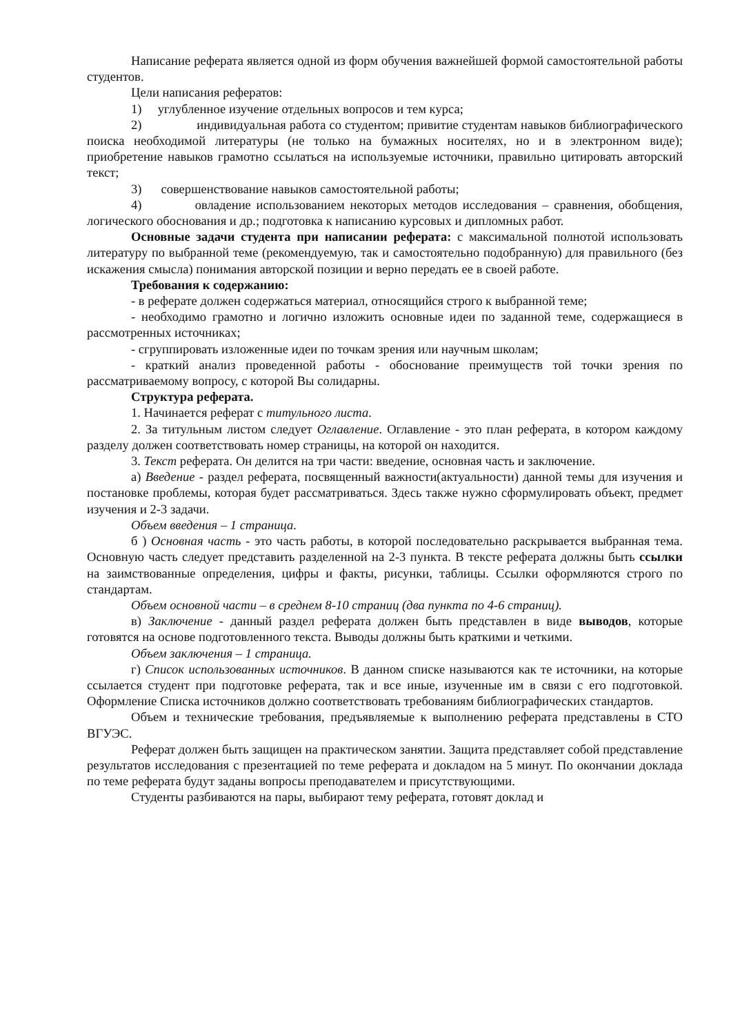Написание реферата является одной из форм обучения важнейшей формой самостоятельной работы студентов.
Цели написания рефератов:
1) углубленное изучение отдельных вопросов и тем курса;
2) индивидуальная работа со студентом; привитие студентам навыков библиографического поиска необходимой литературы (не только на бумажных носителях, но и в электронном виде); приобретение навыков грамотно ссылаться на используемые источники, правильно цитировать авторский текст;
3) совершенствование навыков самостоятельной работы;
4) овладение использованием некоторых методов исследования – сравнения, обобщения, логического обоснования и др.; подготовка к написанию курсовых и дипломных работ.
Основные задачи студента при написании реферата: с максимальной полнотой использовать литературу по выбранной теме (рекомендуемую, так и самостоятельно подобранную) для правильного (без искажения смысла) понимания авторской позиции и верно передать ее в своей работе.
Требования к содержанию:
- в реферате должен содержаться материал, относящийся строго к выбранной теме;
- необходимо грамотно и логично изложить основные идеи по заданной теме, содержащиеся в рассмотренных источниках;
- сгруппировать изложенные идеи по точкам зрения или научным школам;
- краткий анализ проведенной работы - обоснование преимуществ той точки зрения по рассматриваемому вопросу, с которой Вы солидарны.
Структура реферата.
1. Начинается реферат с титульного листа.
2. За титульным листом следует Оглавление. Оглавление - это план реферата, в котором каждому разделу должен соответствовать номер страницы, на которой он находится.
3. Текст реферата. Он делится на три части: введение, основная часть и заключение.
а) Введение - раздел реферата, посвященный важности(актуальности) данной темы для изучения и постановке проблемы, которая будет рассматриваться. Здесь также нужно сформулировать объект, предмет изучения и 2-3 задачи.
Объем введения – 1 страница.
б ) Основная часть - это часть работы, в которой последовательно раскрывается выбранная тема. Основную часть следует представить разделенной на 2-3 пункта. В тексте реферата должны быть ссылки на заимствованные определения, цифры и факты, рисунки, таблицы. Ссылки оформляются строго по стандартам.
Объем основной части – в среднем 8-10 страниц (два пункта по 4-6 страниц).
в) Заключение - данный раздел реферата должен быть представлен в виде выводов, которые готовятся на основе подготовленного текста. Выводы должны быть краткими и четкими.
Объем заключения – 1 страница.
г) Список использованных источников. В данном списке называются как те источники, на которые ссылается студент при подготовке реферата, так и все иные, изученные им в связи с его подготовкой. Оформление Списка источников должно соответствовать требованиям библиографических стандартов.
Объем и технические требования, предъявляемые к выполнению реферата представлены в СТО ВГУЭС.
Реферат должен быть защищен на практическом занятии. Защита представляет собой представление результатов исследования с презентацией по теме реферата и докладом на 5 минут. По окончании доклада по теме реферата будут заданы вопросы преподавателем и присутствующими.
Студенты разбиваются на пары, выбирают тему реферата, готовят доклад и